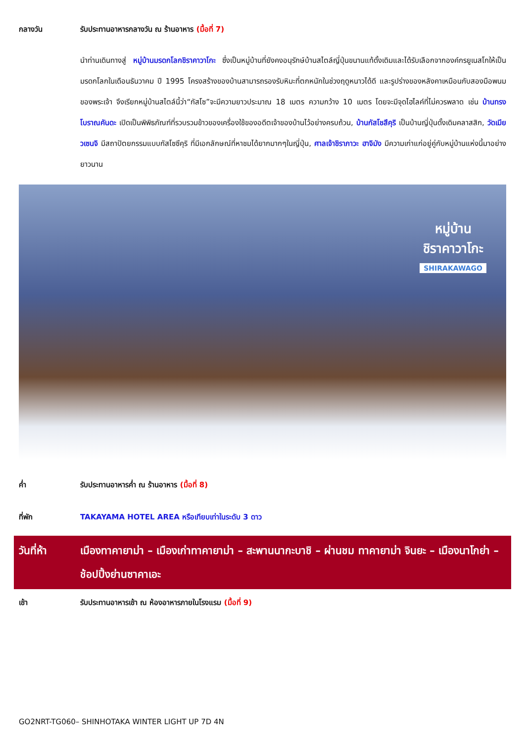กลางวัน รับประทานอาหารกลางวัน ณ ร้านอาหาร (มื้อที่ 7)
นำท่านเดินทางสู่ หมู่บ้านมรดกโลกชิราคาวาโกะ ซึ่งเป็นหมู่บ้านที่ยังคงอนุรักษ์บ้านสไตล์ญี่ปุ่นขนานแท้ดั้งเดิมและได้รับเลือกจากองค์กรยูเนสโกให้เป็นมรดกโลกในเดือนธันวาคม ปี 1995 โครงสร้างของบ้านสามารถรองรับหิมะที่ตกหนักในช่วงฤดูหนาวได้ดี และรูปร่างของหลังคาเหมือนกับสองมือพนมของพระเจ้า จึงเรียกหมู่บ้านสไตล์นี้ว่า“กัสโซ”จะมีความยาวประมาณ 18 เมตร ความกว้าง 10 เมตร โดยจะมีจุดไฮไลค์ที่ไม่ควรพลาด เช่น บ้านทรงโบราณคันดะ เปิดเป็นพิพิธภัณฑ์ที่รวบรวมข้าวของเครื่องใช้ของอดีตเจ้าของบ้านไว้อย่างครบถ้วน, บ้านกัสโชสึคุริ เป็นบ้านญี่ปุ่นดั้งเดิมคลาสสิก, วัดเมียวเซนจิ มีสถาปัตยกรรมแบบกัสโซซึคุริ ที่มีเอกลักษณ์ที่หาชมได้ยากมากๆในญี่ปุ่น, ศาลเจ้าชิราภาวะ ฮาจิมัง มีความเก่าแก่อยู่คู่กับหมู่บ้านแห่งนี้มาอย่างยาวนาน
หมู่บ้าน
ชิราคาวาโกะ
SHIRAKAWAGO
ค่ำ รับประทานอาหารค่ำ ณ ร้านอาหาร (มื้อที่ 8)
ที่พัก TAKAYAMA HOTEL AREA หรือเทียบเท่าในระดับ 3 ดาว
วันที่ห้า เมืองทาคายาม่า – เมืองเก่าทาคายาม่า – สะพานนากะบาชิ – ผ่านชม ทาคายาม่า จินยะ – เมืองนาโกย่า – ช้อปปิ้งย่านซาคาเอะ
เช้า รับประทานอาหารเช้า ณ ห้องอาหารภายในโรงแรม (มื้อที่ 9)
GO2NRT-TG060– SHINHOTAKA WINTER LIGHT UP 7D 4N